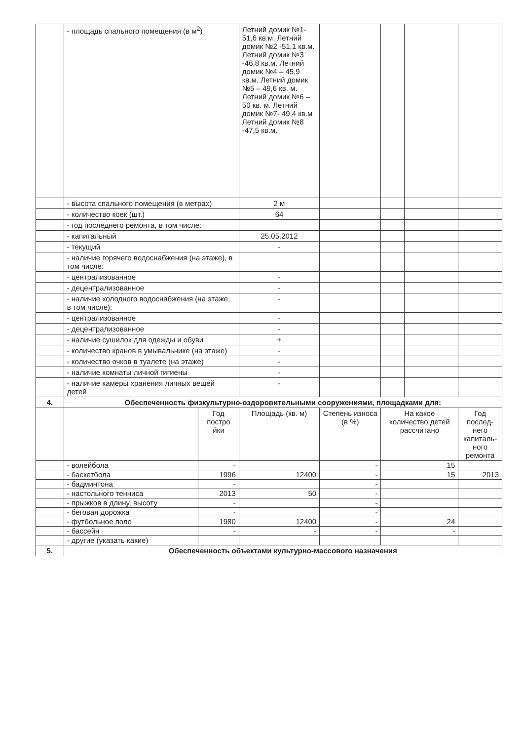| | - площадь спального помещения (в м<sup>2</sup>) | | Летний домик №1- 51,6 кв.м. Летний домик №2 -51,1 кв.м. Летний домик №3 -46,8 кв.м. Летний домик №4 – 45,9 кв.м. Летний домик №5 – 49,6 кв. м. Летний домик №6 – 50 кв. м. Летний домик №7- 49,4 кв.м Летний домик №8 -47,5 кв.м. | | | | |
| | - высота спального помещения (в метрах) | | 2 м | | | | |
| | - количество коек (шт.) | | 64 | | | | |
| | - год последнего ремонта, в том числе: | | | | | | |
| | - капитальный | | 25.05.2012 | | | | |
| | - текущий | | - | | | | |
| | - наличие горячего водоснабжения (на этаже), в том числе: | | | | | | |
| | - централизованное | | - | | | | |
| | - децентрализованное | | - | | | | |
| | - наличие холодного водоснабжения (на этаже, в том числе): | | - | | | | |
| | - централизованное | | - | | | | |
| | - децентрализованное | | - | | | | |
| | - наличие сушилок для одежды и обуви | | + | | | | |
| | - количество кранов в умывальнике (на этаже) | | - | | | | |
| | - количество очков в туалете (на этаже) | | - | | | | |
| | - наличие комнаты личной гигиены | | - | | | | |
| | - наличие камеры хранения личных вещей детей | | - | | | | |
| 4. | Обеспеченность физкультурно-оздоровительными сооружениями, площадками для: | | | | | | |
| | | Год постро йки | Площадь (кв. м) | Степень износа (в %) | На какое количество детей рассчитано | | Год послед-него капиталь-ного ремонта |
| | - волейбола | - | | - | 15 | | |
| | - баскетбола | 1996 | 12400 | - | 15 | | 2013 |
| | - бадминтона | - | | - | | | |
| | - настольного тенниса | 2013 | 50 | - | | | |
| | - прыжков в длину, высоту | - | | - | | | |
| | - беговая дорожка | - | | - | | | |
| | - футбольное поле | 1980 | 12400 | - | 24 | | |
| | - бассейн | - | - | - | - | | |
| | - другие (указать какие) | | | | | | |
| 5. | Обеспеченность объектами культурно-массового назначения | | | | | | |